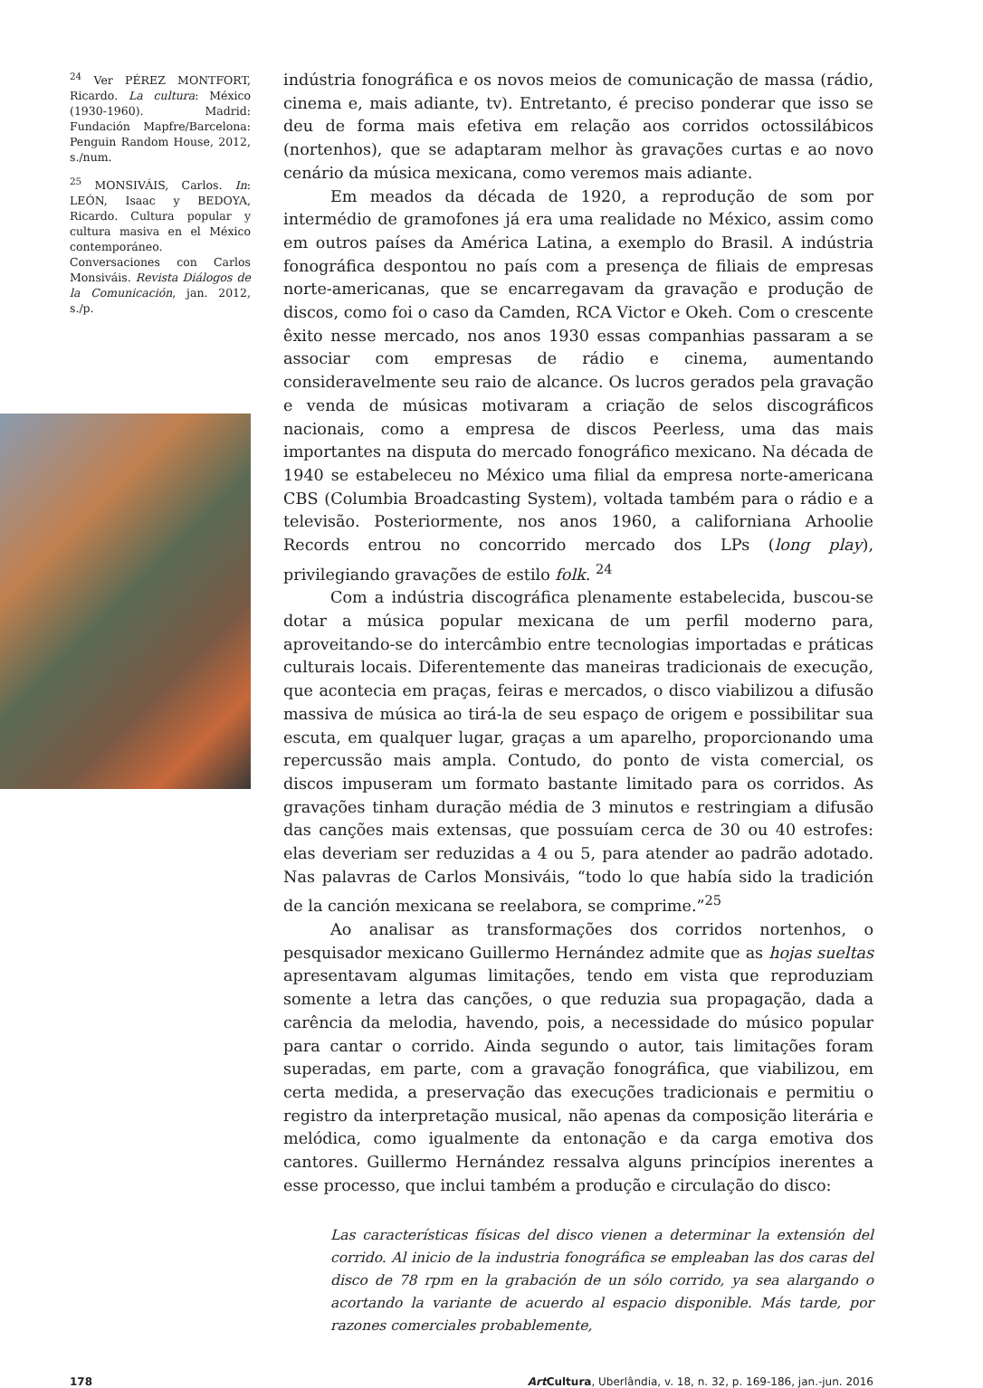<sup>24</sup> Ver PÉREZ MONTFORT, Ricardo. La cultura: México (1930-1960). Madrid: Fundación Mapfre/Barcelona: Penguin Random House, 2012, s./num.
<sup>25</sup> MONSIVÁIS, Carlos. In: LEÓN, Isaac y BEDOYA, Ricardo. Cultura popular y cultura masiva en el México contemporáneo. Conversaciones con Carlos Monsiváis. Revista Diálogos de la Comunicación, jan. 2012, s./p.
indústria fonográfica e os novos meios de comunicação de massa (rádio, cinema e, mais adiante, tv). Entretanto, é preciso ponderar que isso se deu de forma mais efetiva em relação aos corridos octossilábicos (nortenhos), que se adaptaram melhor às gravações curtas e ao novo cenário da música mexicana, como veremos mais adiante.
Em meados da década de 1920, a reprodução de som por intermédio de gramofones já era uma realidade no México, assim como em outros países da América Latina, a exemplo do Brasil. A indústria fonográfica despontou no país com a presença de filiais de empresas norte-americanas, que se encarregavam da gravação e produção de discos, como foi o caso da Camden, RCA Victor e Okeh. Com o crescente êxito nesse mercado, nos anos 1930 essas companhias passaram a se associar com empresas de rádio e cinema, aumentando consideravelmente seu raio de alcance. Os lucros gerados pela gravação e venda de músicas motivaram a criação de selos discográficos nacionais, como a empresa de discos Peerless, uma das mais importantes na disputa do mercado fonográfico mexicano. Na década de 1940 se estabeleceu no México uma filial da empresa norte-americana CBS (Columbia Broadcasting System), voltada também para o rádio e a televisão. Posteriormente, nos anos 1960, a californiana Arhoolie Records entrou no concorrido mercado dos LPs (long play), privilegiando gravações de estilo folk. <sup>24</sup>
Com a indústria discográfica plenamente estabelecida, buscou-se dotar a música popular mexicana de um perfil moderno para, aproveitando-se do intercâmbio entre tecnologias importadas e práticas culturais locais. Diferentemente das maneiras tradicionais de execução, que acontecia em praças, feiras e mercados, o disco viabilizou a difusão massiva de música ao tirá-la de seu espaço de origem e possibilitar sua escuta, em qualquer lugar, graças a um aparelho, proporcionando uma repercussão mais ampla. Contudo, do ponto de vista comercial, os discos impuseram um formato bastante limitado para os corridos. As gravações tinham duração média de 3 minutos e restringiam a difusão das canções mais extensas, que possuíam cerca de 30 ou 40 estrofes: elas deveriam ser reduzidas a 4 ou 5, para atender ao padrão adotado. Nas palavras de Carlos Monsiváis, “todo lo que había sido la tradición de la canción mexicana se reelabora, se comprime.”<sup>25</sup>
Ao analisar as transformações dos corridos nortenhos, o pesquisador mexicano Guillermo Hernández admite que as hojas sueltas apresentavam algumas limitações, tendo em vista que reproduziam somente a letra das canções, o que reduzia sua propagação, dada a carência da melodia, havendo, pois, a necessidade do músico popular para cantar o corrido. Ainda segundo o autor, tais limitações foram superadas, em parte, com a gravação fonográfica, que viabilizou, em certa medida, a preservação das execuções tradicionais e permitiu o registro da interpretação musical, não apenas da composição literária e melódica, como igualmente da entonação e da carga emotiva dos cantores. Guillermo Hernández ressalva alguns princípios inerentes a esse processo, que inclui também a produção e circulação do disco:
Las características físicas del disco vienen a determinar la extensión del corrido. Al inicio de la industria fonográfica se empleaban las dos caras del disco de 78 rpm en la grabación de un sólo corrido, ya sea alargando o acortando la variante de acuerdo al espacio disponible. Más tarde, por razones comerciales probablemente,
178 Art Cultura, Uberlândia, v. 18, n. 32, p. 169-186, jan.-jun. 2016